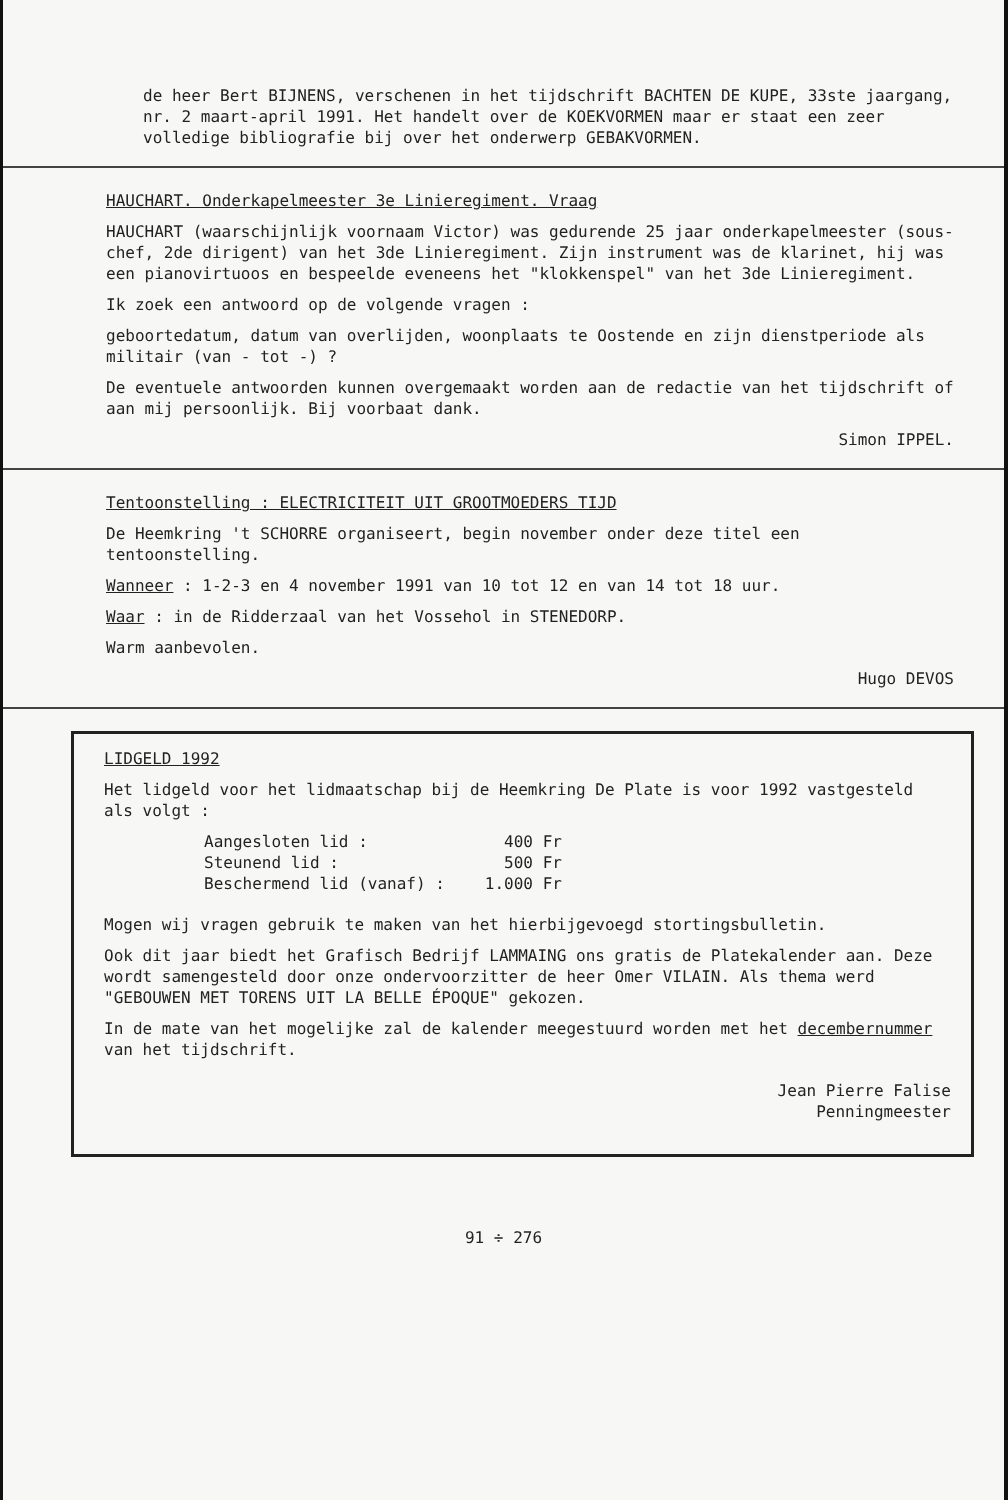de heer Bert BIJNENS, verschenen in het tijdschrift BACHTEN DE KUPE, 33ste jaargang, nr. 2 maart-april 1991. Het handelt over de KOEKVORMEN maar er staat een zeer volledige bibliografie bij over het onderwerp GEBAKVORMEN.
HAUCHART. Onderkapelmeester 3e Linieregiment. Vraag
HAUCHART (waarschijnlijk voornaam Victor) was gedurende 25 jaar onderkapelmeester (sous-chef, 2de dirigent) van het 3de Linieregiment. Zijn instrument was de klarinet, hij was een pianovirtuoos en bespeelde eveneens het "klokkenspel" van het 3de Linieregiment.
Ik zoek een antwoord op de volgende vragen :
geboortedatum, datum van overlijden, woonplaats te Oostende en zijn dienstperiode als militair (van - tot -) ?
De eventuele antwoorden kunnen overgemaakt worden aan de redactie van het tijdschrift of aan mij persoonlijk. Bij voorbaat dank.
Simon IPPEL.
Tentoonstelling : ELECTRICITEIT UIT GROOTMOEDERS TIJD
De Heemkring 't SCHORRE organiseert, begin november onder deze titel een tentoonstelling.
Wanneer : 1-2-3 en 4 november 1991 van 10 tot 12 en van 14 tot 18 uur.
Waar : in de Ridderzaal van het Vossehol in STENEDORP.
Warm aanbevolen.
Hugo DEVOS
LIDGELD 1992
Het lidgeld voor het lidmaatschap bij de Heemkring De Plate is voor 1992 vastgesteld als volgt :
| Aangesloten lid : | 400 Fr |
| Steunend lid : | 500 Fr |
| Beschermend lid (vanaf) : | 1.000 Fr |
Mogen wij vragen gebruik te maken van het hierbijgevoegd stortingsbulletin.
Ook dit jaar biedt het Grafisch Bedrijf LAMMAING ons gratis de Platekalender aan. Deze wordt samengesteld door onze ondervoorzitter de heer Omer VILAIN. Als thema werd "GEBOUWEN MET TORENS UIT LA BELLE ÉPOQUE" gekozen.
In de mate van het mogelijke zal de kalender meegestuurd worden met het decembernummer van het tijdschrift.
Jean Pierre Falise
Penningmeester
91 ÷ 276